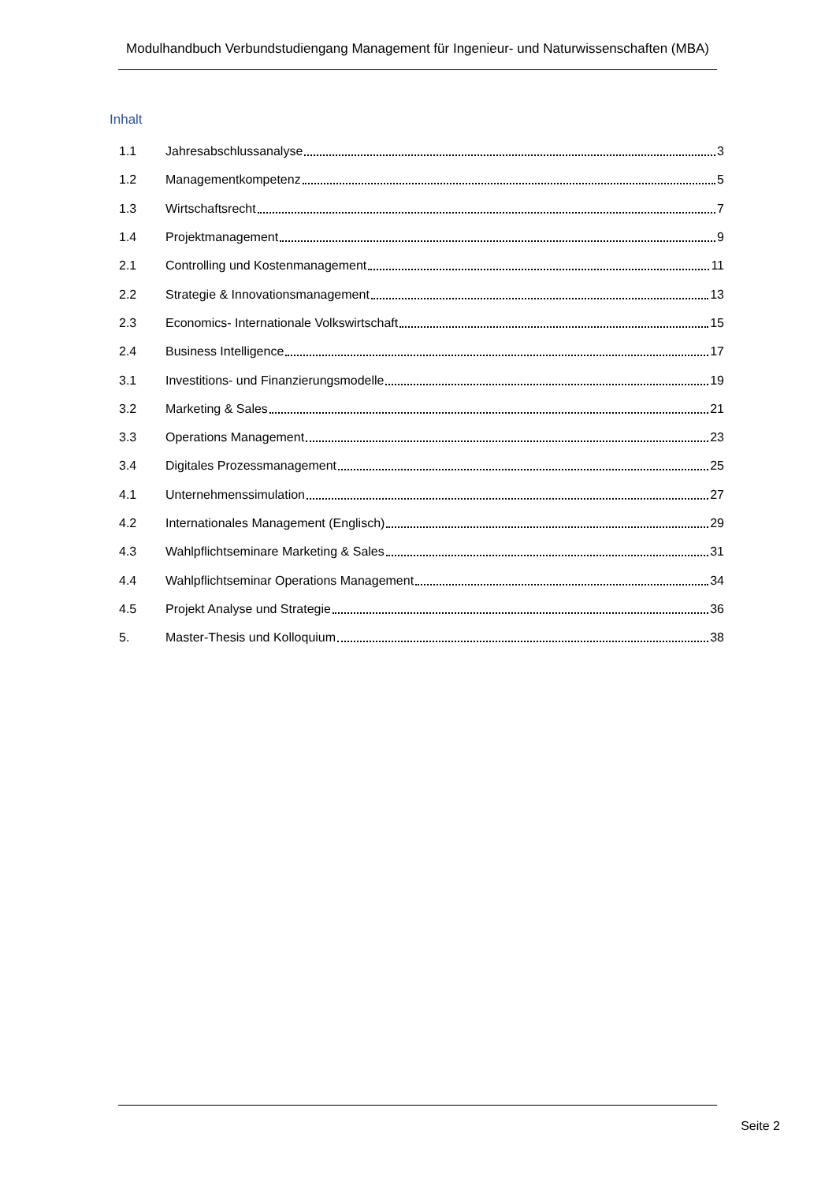Modulhandbuch Verbundstudiengang Management für Ingenieur- und Naturwissenschaften (MBA)
Inhalt
1.1 Jahresabschlussanalyse 3
1.2 Managementkompetenz 5
1.3 Wirtschaftsrecht 7
1.4 Projektmanagement 9
2.1 Controlling und Kostenmanagement 11
2.2 Strategie & Innovationsmanagement 13
2.3 Economics- Internationale Volkswirtschaft 15
2.4 Business Intelligence 17
3.1 Investitions- und Finanzierungsmodelle 19
3.2 Marketing & Sales 21
3.3 Operations Management 23
3.4 Digitales Prozessmanagement 25
4.1 Unternehmenssimulation 27
4.2 Internationales Management (Englisch) 29
4.3 Wahlpflichtseminare Marketing & Sales 31
4.4 Wahlpflichtseminar Operations Management 34
4.5 Projekt Analyse und Strategie 36
5. Master-Thesis und Kolloquium 38
Seite 2